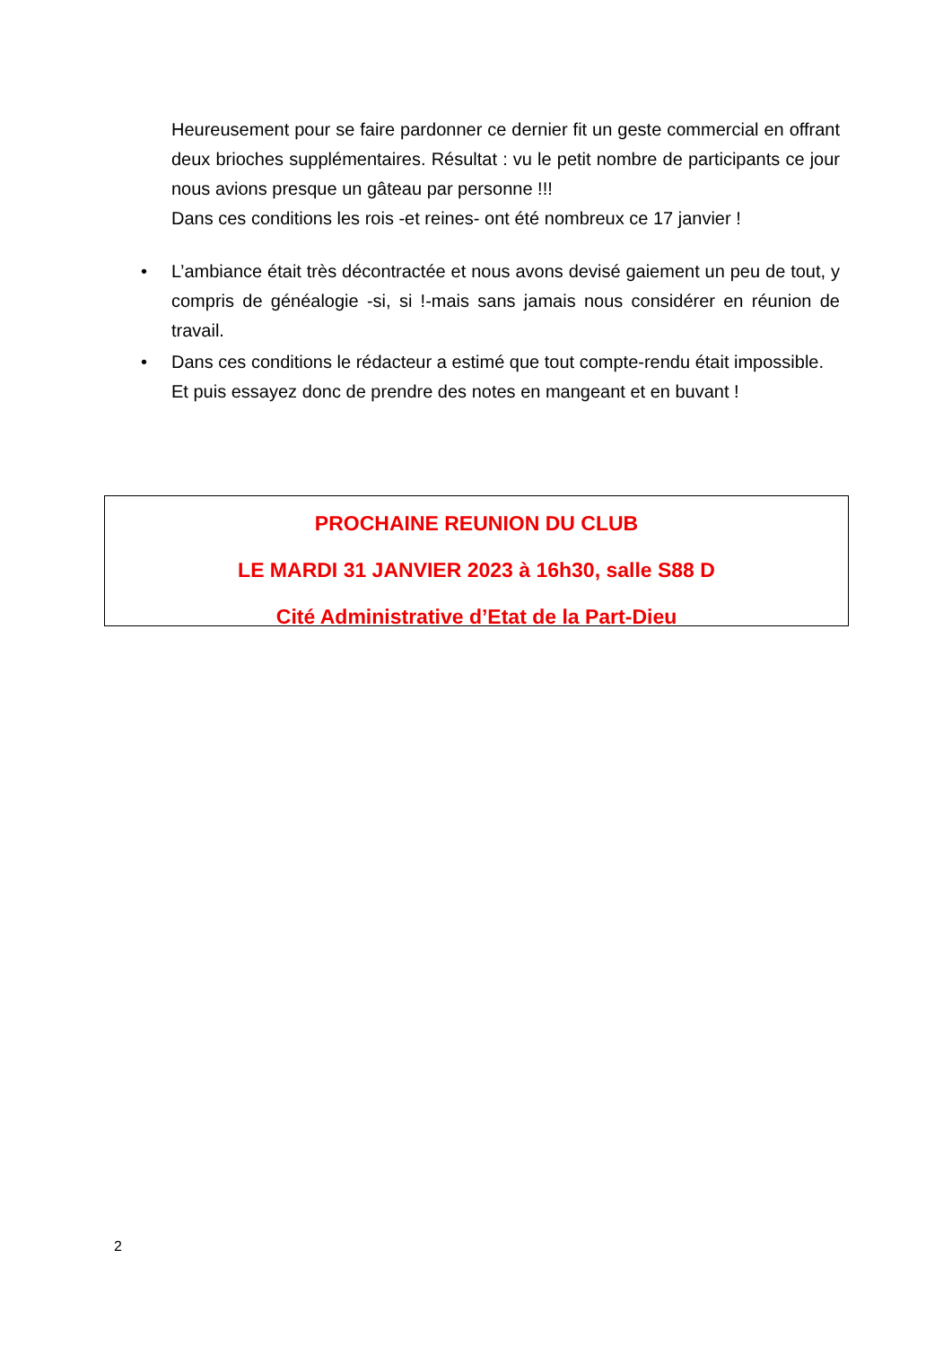Heureusement pour se faire pardonner ce dernier fit un geste commercial en offrant deux brioches supplémentaires. Résultat : vu le petit nombre de participants ce jour nous avions presque un gâteau par personne !!!
Dans ces conditions les rois -et reines- ont été nombreux ce 17 janvier !
• L’ambiance était très décontractée et nous avons devisé gaiement un peu de tout, y compris de généalogie -si, si !-mais sans jamais nous considérer en réunion de travail.
• Dans ces conditions le rédacteur a estimé que tout compte-rendu était impossible.
Et puis essayez donc de prendre des notes en mangeant et en buvant !
PROCHAINE REUNION DU CLUB
LE MARDI 31 JANVIER 2023 à 16h30, salle S88 D
Cité Administrative d’Etat de la Part-Dieu
2